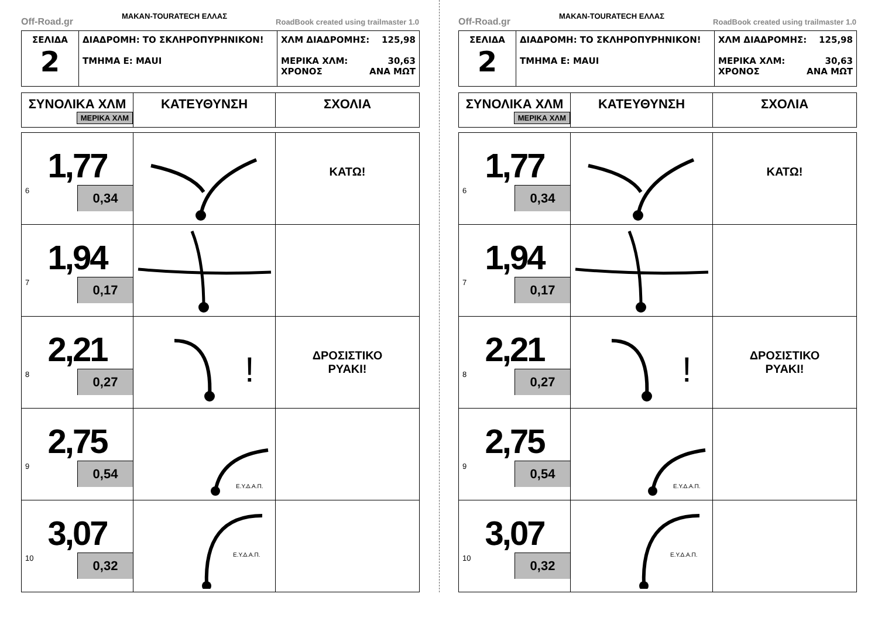Off-Road.gr MAKAN-TOURATECH ΕΛΛΑΣ RoadBook created using trailmaster 1.0
| ΣΕΛΙΔΑ 2 | ΔΙΑΔΡΟΜΗ: ΤΟ ΣΚΛΗΡΟΠΥΡΗΝΙΚΟΝ! ΤΜΗΜΑ Ε: ΜΑUI | ΧΛΜ ΔΙΑΔΡΟΜΗΣ: 125,98 ΜΕΡΙΚΑ ΧΛΜ: 30,63 ΧΡΟΝΟΣ ΑΝΑ ΜΩΤ |
| ΣΥΝΟΛΙΚΑ ΧΛΜ ΜΕΡΙΚΑ ΧΛΜ | ΚΑΤΕΥΘΥΝΣΗ | ΣΧΟΛΙΑ |
| --- | --- | --- |
| 1,77 6 0,34 | | ΚΑΤΩ! |
| 1,94 7 0,17 | | |
| 2,21 8 0,27 | ! | ΔΡΟΣΙΣΤΙΚΟ ΡΥΑΚΙ! |
| 2,75 9 0,54 | Ε.Υ.Δ.Α.Π. | |
| 3,07 10 0,32 | Ε.Υ.Δ.Α.Π. | |
Off-Road.gr MAKAN-TOURATECH ΕΛΛΑΣ RoadBook created using trailmaster 1.0
| ΣΕΛΙΔΑ 2 | ΔΙΑΔΡΟΜΗ: ΤΟ ΣΚΛΗΡΟΠΥΡΗΝΙΚΟΝ! ΤΜΗΜΑ Ε: ΜΑUI | ΧΛΜ ΔΙΑΔΡΟΜΗΣ: 125,98 ΜΕΡΙΚΑ ΧΛΜ: 30,63 ΧΡΟΝΟΣ ΑΝΑ ΜΩΤ |
| ΣΥΝΟΛΙΚΑ ΧΛΜ ΜΕΡΙΚΑ ΧΛΜ | ΚΑΤΕΥΘΥΝΣΗ | ΣΧΟΛΙΑ |
| --- | --- | --- |
| 1,77 6 0,34 | | ΚΑΤΩ! |
| 1,94 7 0,17 | | |
| 2,21 8 0,27 | ! | ΔΡΟΣΙΣΤΙΚΟ ΡΥΑΚΙ! |
| 2,75 9 0,54 | Ε.Υ.Δ.Α.Π. | |
| 3,07 10 0,32 | Ε.Υ.Δ.Α.Π. | |